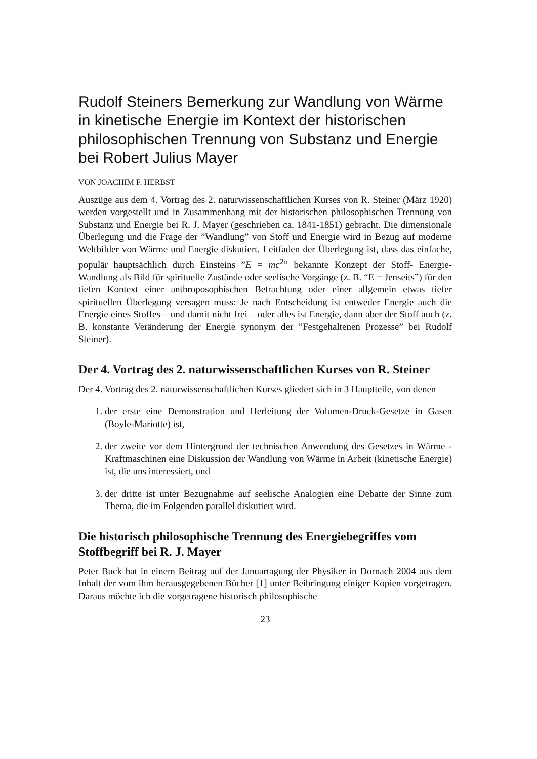Rudolf Steiners Bemerkung zur Wandlung von Wärme in kinetische Energie im Kontext der historischen philosophischen Trennung von Substanz und Energie bei Robert Julius Mayer
VON JOACHIM F. HERBST
Auszüge aus dem 4. Vortrag des 2. naturwissenschaftlichen Kurses von R. Steiner (März 1920) werden vorgestellt und in Zusammenhang mit der historischen philosophischen Trennung von Substanz und Energie bei R. J. Mayer (geschrieben ca. 1841-1851) gebracht. Die dimensionale Überlegung und die Frage der ”Wandlung” von Stoff und Energie wird in Bezug auf moderne Weltbilder von Wärme und Energie diskutiert. Leitfaden der Überlegung ist, dass das einfache, populär hauptsächlich durch Einsteins ”E = mc<sup>2</sup>” bekannte Konzept der Stoff- Energie- Wandlung als Bild für spirituelle Zustände oder seelische Vorgänge (z. B. “E = Jenseits”) für den tiefen Kontext einer anthroposophischen Betrachtung oder einer allgemein etwas tiefer spirituellen Überlegung versagen muss: Je nach Entscheidung ist entweder Energie auch die Energie eines Stoffes – und damit nicht frei – oder alles ist Energie, dann aber der Stoff auch (z. B. konstante Veränderung der Energie synonym der ”Festgehaltenen Prozesse” bei Rudolf Steiner).
Der 4. Vortrag des 2. naturwissenschaftlichen Kurses von R. Steiner
Der 4. Vortrag des 2. naturwissenschaftlichen Kurses gliedert sich in 3 Hauptteile, von denen
1. der erste eine Demonstration und Herleitung der Volumen-Druck-Gesetze in Gasen (Boyle-Mariotte) ist,
2. der zweite vor dem Hintergrund der technischen Anwendung des Gesetzes in Wärme - Kraftmaschinen eine Diskussion der Wandlung von Wärme in Arbeit (kinetische Energie) ist, die uns interessiert, und
3. der dritte ist unter Bezugnahme auf seelische Analogien eine Debatte der Sinne zum Thema, die im Folgenden parallel diskutiert wird.
Die historisch philosophische Trennung des Energiebegriffes vom Stoffbegriff bei R. J. Mayer
Peter Buck hat in einem Beitrag auf der Januartagung der Physiker in Dornach 2004 aus dem Inhalt der vom ihm herausgegebenen Bücher [1] unter Beibringung einiger Kopien vorgetragen. Daraus möchte ich die vorgetragene historisch philosophische
23